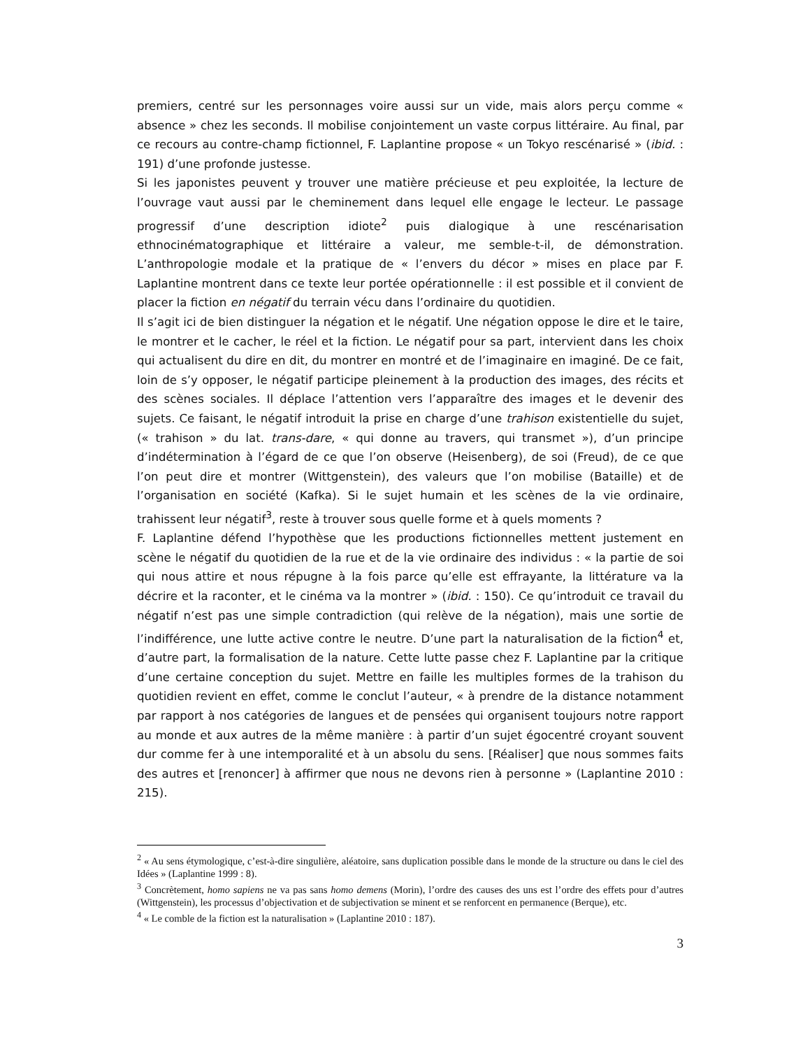premiers, centré sur les personnages voire aussi sur un vide, mais alors perçu comme « absence » chez les seconds. Il mobilise conjointement un vaste corpus littéraire. Au final, par ce recours au contre-champ fictionnel, F. Laplantine propose « un Tokyo rescénarisé » (ibid. : 191) d’une profonde justesse.
Si les japonistes peuvent y trouver une matière précieuse et peu exploitée, la lecture de l’ouvrage vaut aussi par le cheminement dans lequel elle engage le lecteur. Le passage progressif d’une description idiote<sup>2</sup> puis dialogique à une rescénarisation ethnocinématographique et littéraire a valeur, me semble-t-il, de démonstration. L’anthropologie modale et la pratique de « l’envers du décor » mises en place par F. Laplantine montrent dans ce texte leur portée opérationnelle : il est possible et il convient de placer la fiction en négatif du terrain vécu dans l’ordinaire du quotidien.
Il s’agit ici de bien distinguer la négation et le négatif. Une négation oppose le dire et le taire, le montrer et le cacher, le réel et la fiction. Le négatif pour sa part, intervient dans les choix qui actualisent du dire en dit, du montrer en montré et de l’imaginaire en imaginé. De ce fait, loin de s’y opposer, le négatif participe pleinement à la production des images, des récits et des scènes sociales. Il déplace l’attention vers l’apparaître des images et le devenir des sujets. Ce faisant, le négatif introduit la prise en charge d’une trahison existentielle du sujet, (« trahison » du lat. trans-dare, « qui donne au travers, qui transmet »), d’un principe d’indétermination à l’égard de ce que l’on observe (Heisenberg), de soi (Freud), de ce que l’on peut dire et montrer (Wittgenstein), des valeurs que l’on mobilise (Bataille) et de l’organisation en société (Kafka). Si le sujet humain et les scènes de la vie ordinaire, trahissent leur négatif<sup>3</sup>, reste à trouver sous quelle forme et à quels moments ?
F. Laplantine défend l’hypothèse que les productions fictionnelles mettent justement en scène le négatif du quotidien de la rue et de la vie ordinaire des individus : « la partie de soi qui nous attire et nous répugne à la fois parce qu’elle est effrayante, la littérature va la décrire et la raconter, et le cinéma va la montrer » (ibid. : 150). Ce qu’introduit ce travail du négatif n’est pas une simple contradiction (qui relève de la négation), mais une sortie de l’indifférence, une lutte active contre le neutre. D’une part la naturalisation de la fiction<sup>4</sup> et, d’autre part, la formalisation de la nature. Cette lutte passe chez F. Laplantine par la critique d’une certaine conception du sujet. Mettre en faille les multiples formes de la trahison du quotidien revient en effet, comme le conclut l’auteur, « à prendre de la distance notamment par rapport à nos catégories de langues et de pensées qui organisent toujours notre rapport au monde et aux autres de la même manière : à partir d’un sujet égocentré croyant souvent dur comme fer à une intemporalité et à un absolu du sens. [Réaliser] que nous sommes faits des autres et [renoncer] à affirmer que nous ne devons rien à personne » (Laplantine 2010 : 215).
<sup>2</sup> « Au sens étymologique, c’est-à-dire singulière, aléatoire, sans duplication possible dans le monde de la structure ou dans le ciel des Idées » (Laplantine 1999 : 8).
<sup>3</sup> Concrètement, homo sapiens ne va pas sans homo demens (Morin), l’ordre des causes des uns est l’ordre des effets pour d’autres (Wittgenstein), les processus d’objectivation et de subjectivation se minent et se renforcent en permanence (Berque), etc.
<sup>4</sup> « Le comble de la fiction est la naturalisation » (Laplantine 2010 : 187).
3